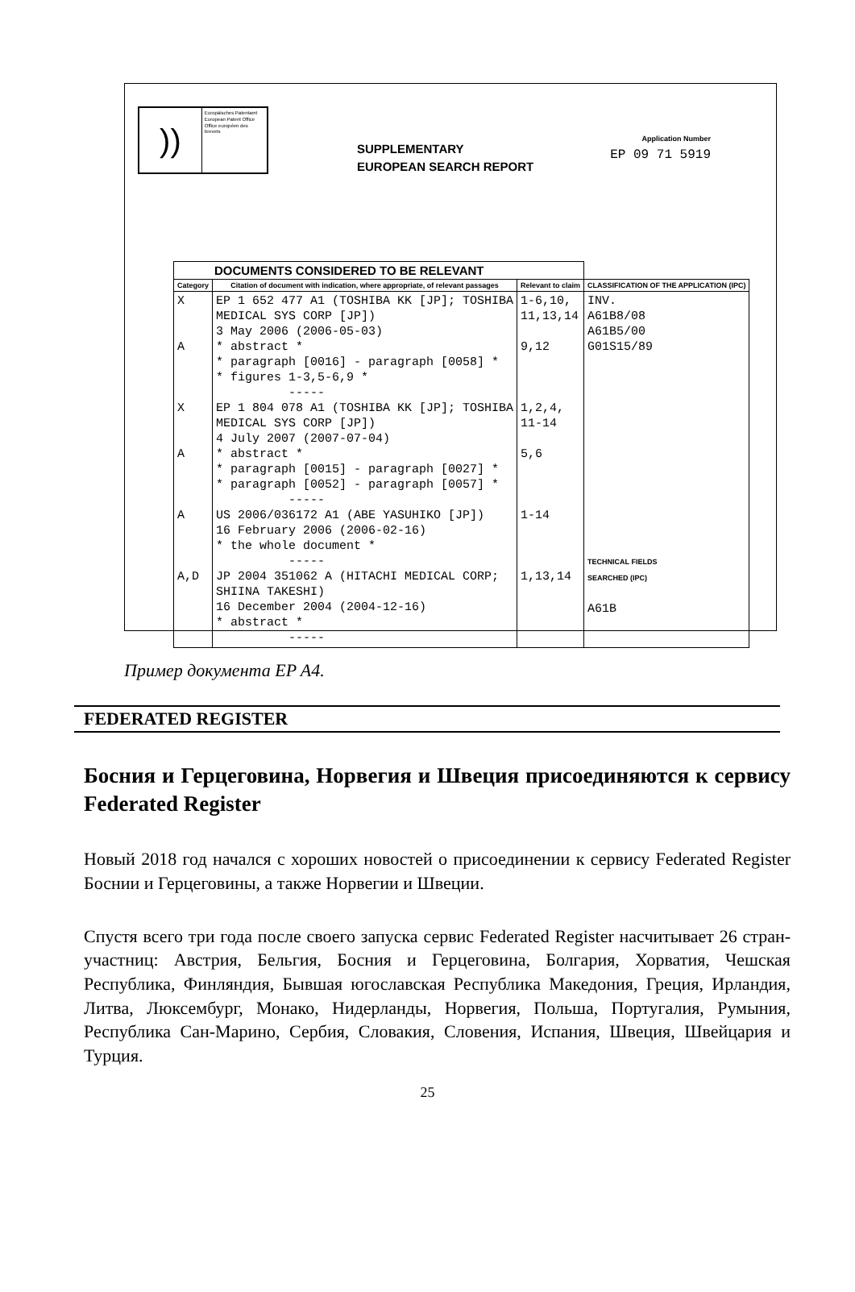))
Europäisches Patentamt
European Patent Office
Office européen des brevets
SUPPLEMENTARY
EUROPEAN SEARCH REPORT
Application Number
EP 09 71 5919
| DOCUMENTS CONSIDERED TO BE RELEVANT | | | |
| --- | --- | --- | --- |
| Category | Citation of document with indication, where appropriate, of relevant passages | Relevant to claim | CLASSIFICATION OF THE APPLICATION (IPC) |
| X A X A A A,D | EP 1 652 477 A1 (TOSHIBA KK [JP]; TOSHIBA MEDICAL SYS CORP [JP]) 3 May 2006 (2006-05-03) * abstract * * paragraph [0016] - paragraph [0058] * * figures 1-3,5-6,9 * ----- EP 1 804 078 A1 (TOSHIBA KK [JP]; TOSHIBA MEDICAL SYS CORP [JP]) 4 July 2007 (2007-07-04) * abstract * * paragraph [0015] - paragraph [0027] * * paragraph [0052] - paragraph [0057] * ----- US 2006/036172 A1 (ABE YASUHIKO [JP]) 16 February 2006 (2006-02-16) * the whole document * ----- JP 2004 351062 A (HITACHI MEDICAL CORP; SHIINA TAKESHI) 16 December 2004 (2004-12-16) * abstract * ----- | 1-6,10, 11,13,14 9,12 1,2,4, 11-14 5,6 1-14 1,13,14 | INV. A61B8/08 A61B5/00 G01S15/89 TECHNICAL FIELDS SEARCHED (IPC) A61B |
Пример документа EP A4.
FEDERATED REGISTER
Босния и Герцеговина, Норвегия и Швеция присоединяются к сервису Federated Register
Новый 2018 год начался с хороших новостей о присоединении к сервису Federated Register Боснии и Герцеговины, а также Норвегии и Швеции.
Спустя всего три года после своего запуска сервис Federated Register насчитывает 26 стран-участниц: Австрия, Бельгия, Босния и Герцеговина, Болгария, Хорватия, Чешская Республика, Финляндия, Бывшая югославская Республика Македония, Греция, Ирландия, Литва, Люксембург, Монако, Нидерланды, Норвегия, Польша, Португалия, Румыния, Республика Сан-Марино, Сербия, Словакия, Словения, Испания, Швеция, Швейцария и Турция.
25